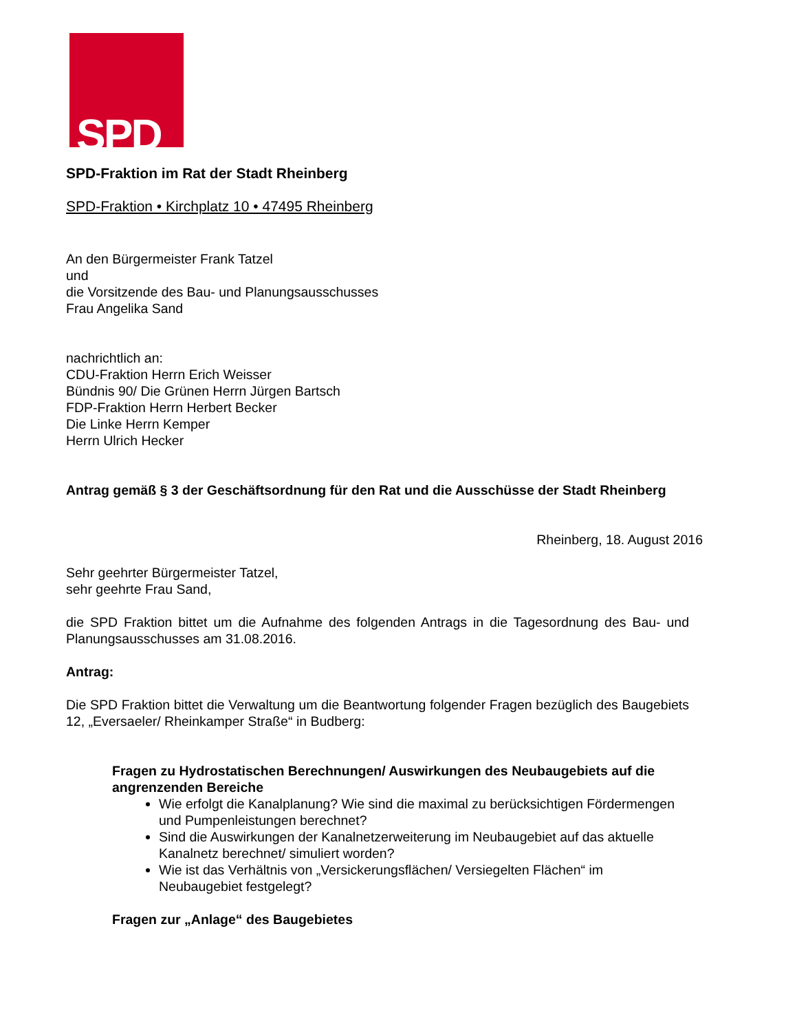SPD
SPD-Fraktion im Rat der Stadt Rheinberg
SPD-Fraktion • Kirchplatz 10 • 47495 Rheinberg
An den Bürgermeister Frank Tatzel
und
die Vorsitzende des Bau- und Planungsausschusses
Frau Angelika Sand
nachrichtlich an:
CDU-Fraktion Herrn Erich Weisser
Bündnis 90/ Die Grünen Herrn Jürgen Bartsch
FDP-Fraktion Herrn Herbert Becker
Die Linke Herrn Kemper
Herrn Ulrich Hecker
Antrag gemäß § 3 der Geschäftsordnung für den Rat und die Ausschüsse der Stadt Rheinberg
Rheinberg, 18. August 2016
Sehr geehrter Bürgermeister Tatzel,
sehr geehrte Frau Sand,
die SPD Fraktion bittet um die Aufnahme des folgenden Antrags in die Tagesordnung des Bau- und Planungsausschusses am 31.08.2016.
Antrag:
Die SPD Fraktion bittet die Verwaltung um die Beantwortung folgender Fragen bezüglich des Baugebiets 12, „Eversaeler/ Rheinkamper Straße“ in Budberg:
Fragen zu Hydrostatischen Berechnungen/ Auswirkungen des Neubaugebiets auf die angrenzenden Bereiche
Wie erfolgt die Kanalplanung? Wie sind die maximal zu berücksichtigen Fördermengen und Pumpenleistungen berechnet?
Sind die Auswirkungen der Kanalnetzerweiterung im Neubaugebiet auf das aktuelle Kanalnetz berechnet/ simuliert worden?
Wie ist das Verhältnis von „Versickerungsflächen/ Versiegelten Flächen“ im Neubaugebiet festgelegt?
Fragen zur „Anlage“ des Baugebietes